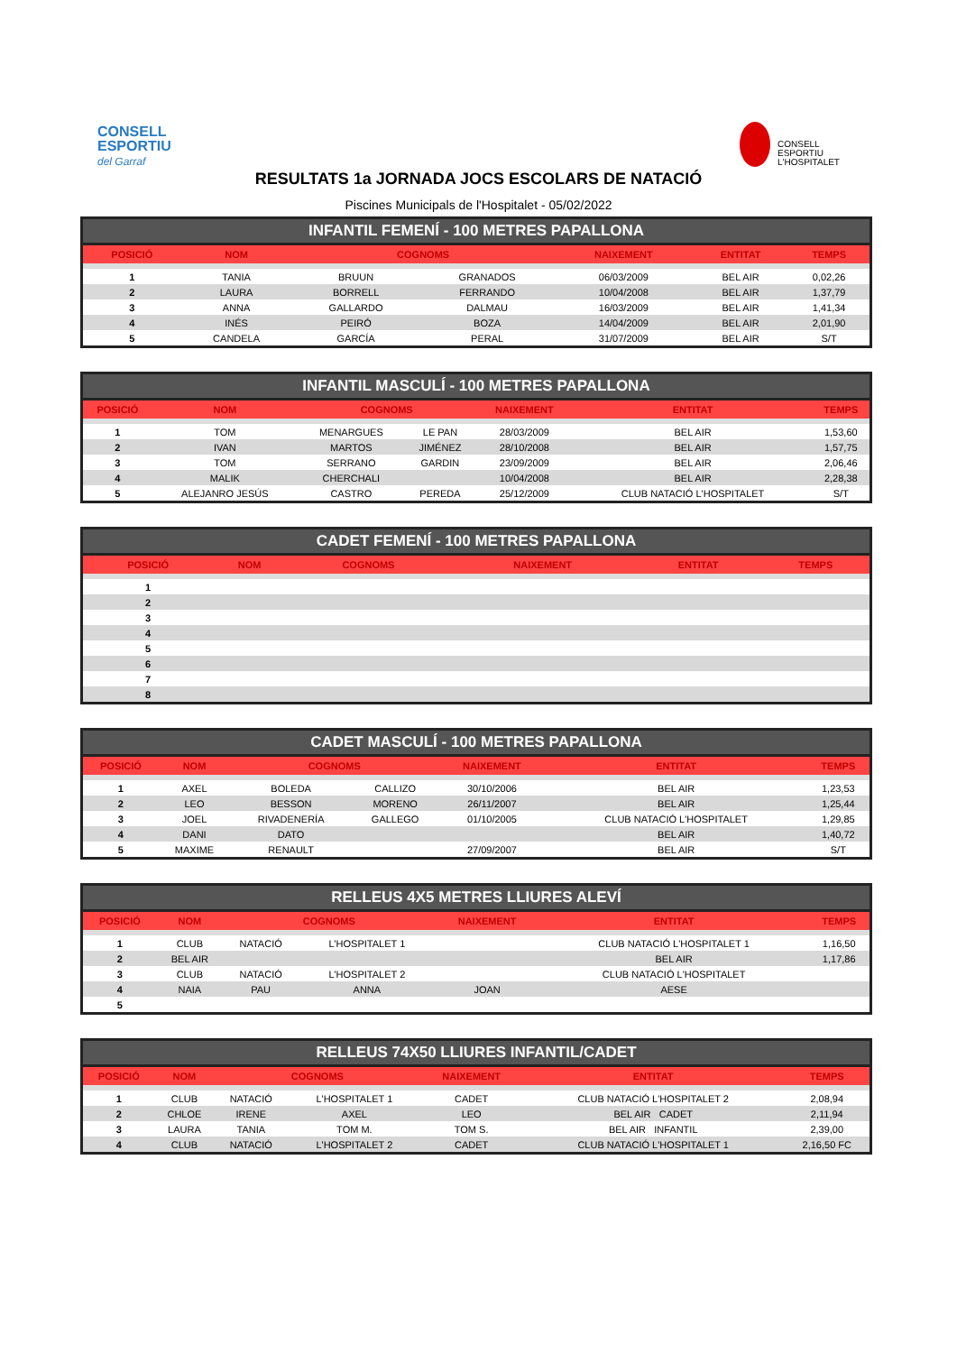CONSELL
ESPORTIU
del Garraf
CONSELL
ESPORTIU
L'HOSPITALET
RESULTATS 1a JORNADA JOCS ESCOLARS DE NATACIÓ
Piscines Municipals de l'Hospitalet - 05/02/2022
INFANTIL FEMENÍ - 100 METRES PAPALLONA
| POSICIÓ | NOM | COGNOMS | | NAIXEMENT | ENTITAT | TEMPS |
| --- | --- | --- | --- | --- | --- | --- |
| 1 | TANIA | BRUUN | GRANADOS | 06/03/2009 | BEL AIR | 0,02,26 |
| 2 | LAURA | BORRELL | FERRANDO | 10/04/2008 | BEL AIR | 1,37,79 |
| 3 | ANNA | GALLARDO | DALMAU | 16/03/2009 | BEL AIR | 1,41,34 |
| 4 | INÉS | PEIRÓ | BOZA | 14/04/2009 | BEL AIR | 2,01,90 |
| 5 | CANDELA | GARCÍA | PERAL | 31/07/2009 | BEL AIR | S/T |
INFANTIL MASCULÍ - 100 METRES PAPALLONA
| POSICIÓ | NOM | COGNOMS | | NAIXEMENT | ENTITAT | TEMPS |
| --- | --- | --- | --- | --- | --- | --- |
| 1 | TOM | MENARGUES | LE PAN | 28/03/2009 | BEL AIR | 1,53,60 |
| 2 | IVAN | MARTOS | JIMÉNEZ | 28/10/2008 | BEL AIR | 1,57,75 |
| 3 | TOM | SERRANO | GARDIN | 23/09/2009 | BEL AIR | 2,06,46 |
| 4 | MALIK | CHERCHALI | | 10/04/2008 | BEL AIR | 2,28,38 |
| 5 | ALEJANRO JESÚS | CASTRO | PEREDA | 25/12/2009 | CLUB NATACIÓ L'HOSPITALET | S/T |
CADET FEMENÍ - 100 METRES PAPALLONA
| POSICIÓ | NOM | COGNOMS | | NAIXEMENT | ENTITAT | TEMPS |
| --- | --- | --- | --- | --- | --- | --- |
| 1 | | | | | | |
| 2 | | | | | | |
| 3 | | | | | | |
| 4 | | | | | | |
| 5 | | | | | | |
| 6 | | | | | | |
| 7 | | | | | | |
| 8 | | | | | | |
CADET MASCULÍ - 100 METRES PAPALLONA
| POSICIÓ | NOM | COGNOMS | | NAIXEMENT | ENTITAT | TEMPS |
| --- | --- | --- | --- | --- | --- | --- |
| 1 | AXEL | BOLEDA | CALLIZO | 30/10/2006 | BEL AIR | 1,23,53 |
| 2 | LEO | BESSON | MORENO | 26/11/2007 | BEL AIR | 1,25,44 |
| 3 | JOEL | RIVADENERÍA | GALLEGO | 01/10/2005 | CLUB NATACIÓ L'HOSPITALET | 1,29,85 |
| 4 | DANI | DATO | | | BEL AIR | 1,40,72 |
| 5 | MAXIME | RENAULT | | 27/09/2007 | BEL AIR | S/T |
RELLEUS 4X5 METRES LLIURES ALEVÍ
| POSICIÓ | NOM | COGNOMS | | NAIXEMENT | ENTITAT | TEMPS |
| --- | --- | --- | --- | --- | --- | --- |
| 1 | CLUB | NATACIÓ | L'HOSPITALET 1 | | CLUB NATACIÓ L'HOSPITALET 1 | 1,16,50 |
| 2 | BEL AIR | | | | BEL AIR | 1,17,86 |
| 3 | CLUB | NATACIÓ | L'HOSPITALET 2 | | CLUB NATACIÓ L'HOSPITALET | |
| 4 | NAIA | PAU | ANNA | JOAN | AESE | |
| 5 | | | | | | |
RELLEUS 74X50 LLIURES INFANTIL/CADET
| POSICIÓ | NOM | COGNOMS | | NAIXEMENT | ENTITAT | TEMPS |
| --- | --- | --- | --- | --- | --- | --- |
| 1 | CLUB | NATACIÓ | L'HOSPITALET 1 | CADET | CLUB NATACIÓ L'HOSPITALET 2 | 2,08,94 |
| 2 | CHLOE | IRENE | AXEL | LEO | BEL AIR CADET | 2,11,94 |
| 3 | LAURA | TANIA | TOM M. | TOM S. | BEL AIR INFANTIL | 2,39,00 |
| 4 | CLUB | NATACIÓ | L'HOSPITALET 2 | CADET | CLUB NATACIÓ L'HOSPITALET 1 | 2,16,50 FC |